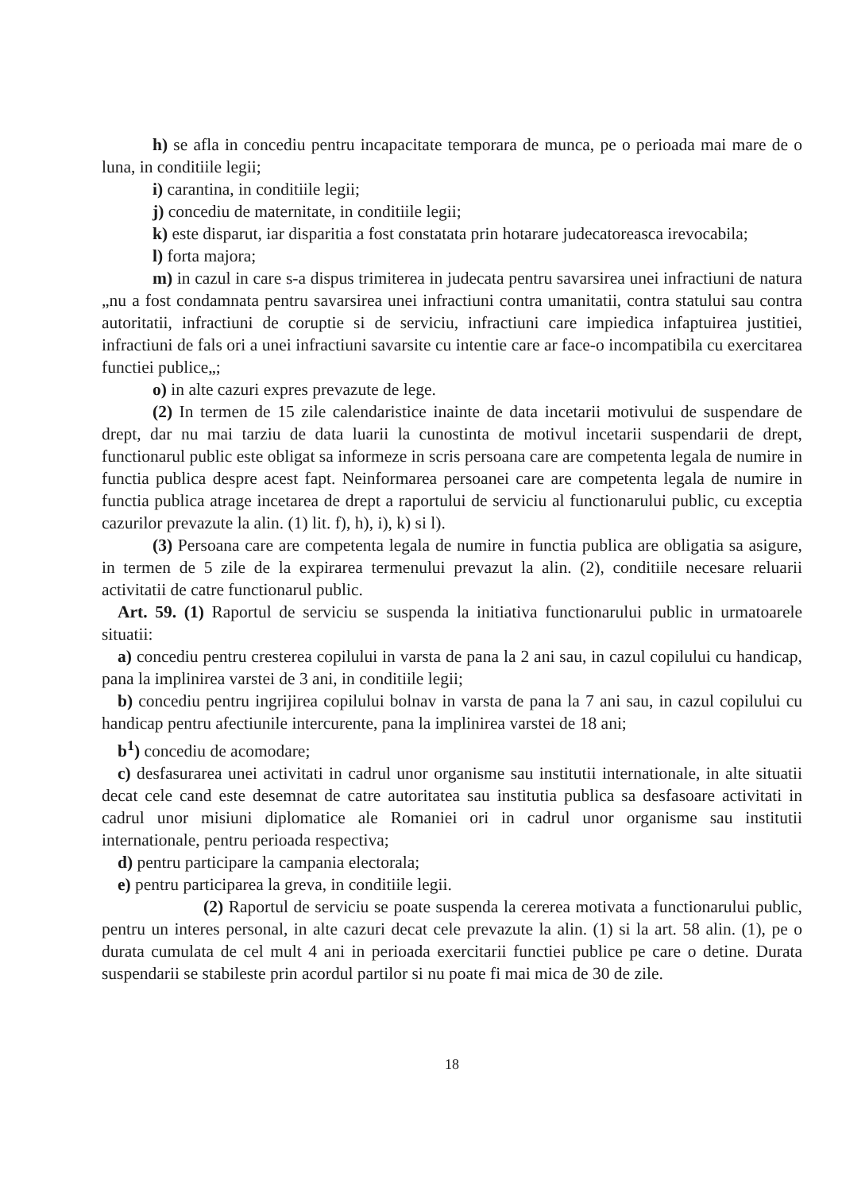h) se afla in concediu pentru incapacitate temporara de munca, pe o perioada mai mare de o luna, in conditiile legii;
i) carantina, in conditiile legii;
j) concediu de maternitate, in conditiile legii;
k) este disparut, iar disparitia a fost constatata prin hotarare judecatoreasca irevocabila;
l) forta majora;
m) in cazul in care s-a dispus trimiterea in judecata pentru savarsirea unei infractiuni de natura „nu a fost condamnata pentru savarsirea unei infractiuni contra umanitatii, contra statului sau contra autoritatii, infractiuni de coruptie si de serviciu, infractiuni care impiedica infaptuirea justitiei, infractiuni de fals ori a unei infractiuni savarsite cu intentie care ar face-o incompatibila cu exercitarea functiei publice„;
o) in alte cazuri expres prevazute de lege.
(2) In termen de 15 zile calendaristice inainte de data incetarii motivului de suspendare de drept, dar nu mai tarziu de data luarii la cunostinta de motivul incetarii suspendarii de drept, functionarul public este obligat sa informeze in scris persoana care are competenta legala de numire in functia publica despre acest fapt. Neinformarea persoanei care are competenta legala de numire in functia publica atrage incetarea de drept a raportului de serviciu al functionarului public, cu exceptia cazurilor prevazute la alin. (1) lit. f), h), i), k) si l).
(3) Persoana care are competenta legala de numire in functia publica are obligatia sa asigure, in termen de 5 zile de la expirarea termenului prevazut la alin. (2), conditiile necesare reluarii activitatii de catre functionarul public.
Art. 59. (1) Raportul de serviciu se suspenda la initiativa functionarului public in urmatoarele situatii:
a) concediu pentru cresterea copilului in varsta de pana la 2 ani sau, in cazul copilului cu handicap, pana la implinirea varstei de 3 ani, in conditiile legii;
b) concediu pentru ingrijirea copilului bolnav in varsta de pana la 7 ani sau, in cazul copilului cu handicap pentru afectiunile intercurente, pana la implinirea varstei de 18 ani;
b<sup>1</sup>) concediu de acomodare;
c) desfasurarea unei activitati in cadrul unor organisme sau institutii internationale, in alte situatii decat cele cand este desemnat de catre autoritatea sau institutia publica sa desfasoare activitati in cadrul unor misiuni diplomatice ale Romaniei ori in cadrul unor organisme sau institutii internationale, pentru perioada respectiva;
d) pentru participare la campania electorala;
e) pentru participarea la greva, in conditiile legii.
(2) Raportul de serviciu se poate suspenda la cererea motivata a functionarului public, pentru un interes personal, in alte cazuri decat cele prevazute la alin. (1) si la art. 58 alin. (1), pe o durata cumulata de cel mult 4 ani in perioada exercitarii functiei publice pe care o detine. Durata suspendarii se stabileste prin acordul partilor si nu poate fi mai mica de 30 de zile.
18